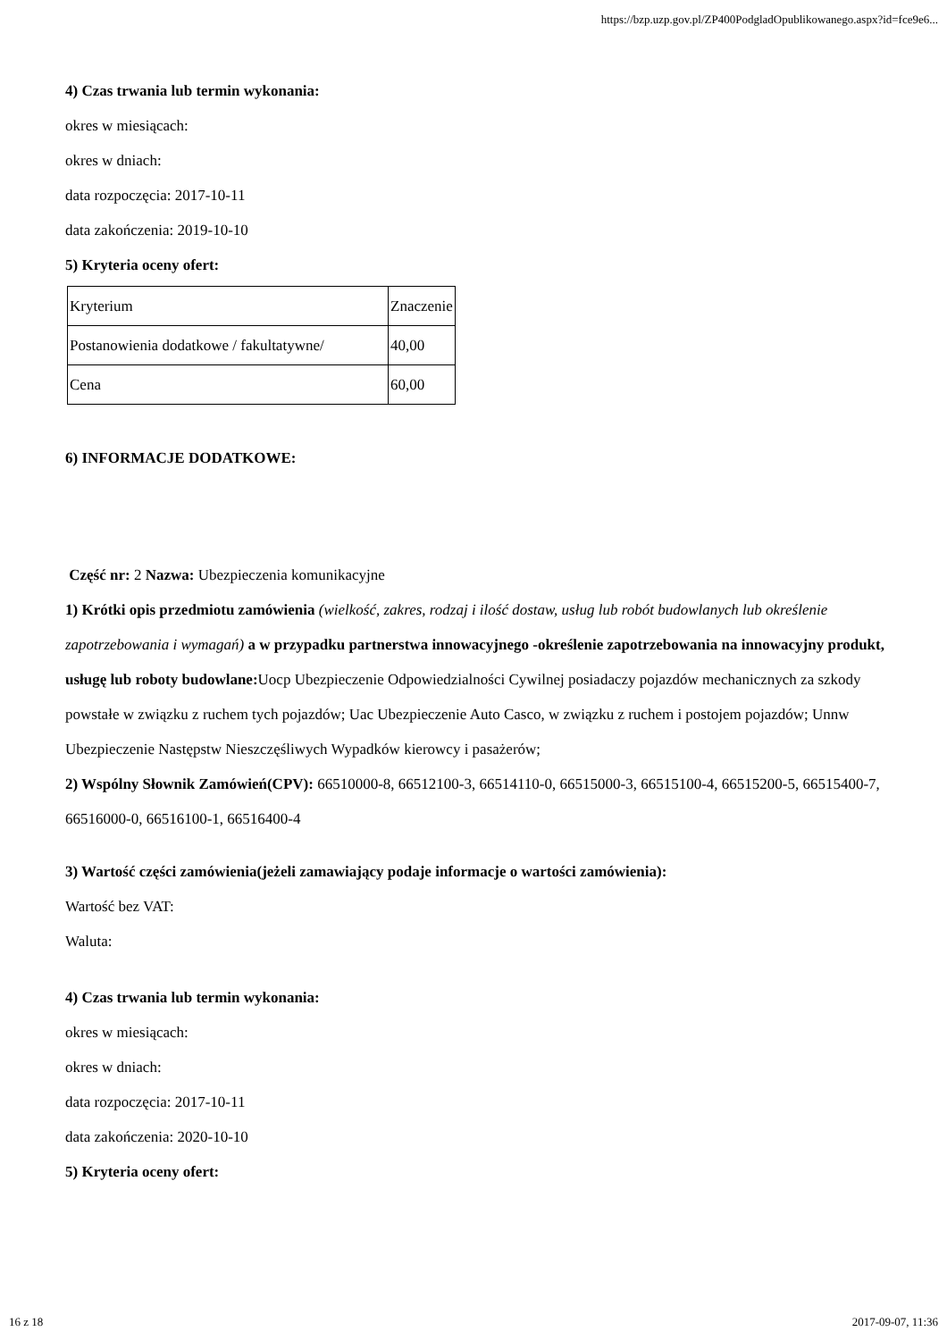https://bzp.uzp.gov.pl/ZP400PodgladOpublikowanego.aspx?id=fce9e6...
4) Czas trwania lub termin wykonania:
okres w miesiącach:
okres w dniach:
data rozpoczęcia: 2017-10-11
data zakończenia: 2019-10-10
5) Kryteria oceny ofert:
| Kryterium | Znaczenie |
| Postanowienia dodatkowe / fakultatywne/ | 40,00 |
| Cena | 60,00 |
6) INFORMACJE DODATKOWE:
Część nr: 2 Nazwa: Ubezpieczenia komunikacyjne
1) Krótki opis przedmiotu zamówienia (wielkość, zakres, rodzaj i ilość dostaw, usług lub robót budowlanych lub określenie zapotrzebowania i wymagań) a w przypadku partnerstwa innowacyjnego -określenie zapotrzebowania na innowacyjny produkt, usługę lub roboty budowlane: Uocp Ubezpieczenie Odpowiedzialności Cywilnej posiadaczy pojazdów mechanicznych za szkody powstałe w związku z ruchem tych pojazdów; Uac Ubezpieczenie Auto Casco, w związku z ruchem i postojem pojazdów; Unnw Ubezpieczenie Następstw Nieszczęśliwych Wypadków kierowcy i pasażerów;
2) Wspólny Słownik Zamówień(CPV): 66510000-8, 66512100-3, 66514110-0, 66515000-3, 66515100-4, 66515200-5, 66515400-7, 66516000-0, 66516100-1, 66516400-4
3) Wartość części zamówienia(jeżeli zamawiający podaje informacje o wartości zamówienia):
Wartość bez VAT:
Waluta:
4) Czas trwania lub termin wykonania:
okres w miesiącach:
okres w dniach:
data rozpoczęcia: 2017-10-11
data zakończenia: 2020-10-10
5) Kryteria oceny ofert:
16 z 18 2017-09-07, 11:36